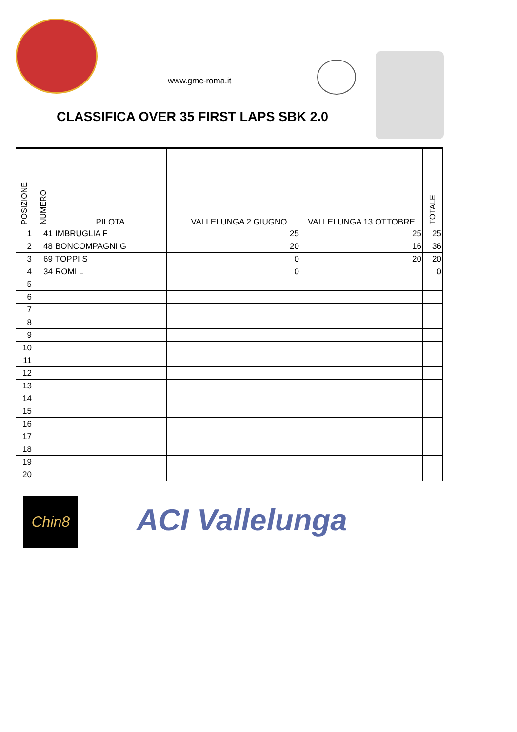www.gmc-roma.it
CLASSIFICA OVER 35 FIRST LAPS SBK 2.0
| POSIZIONE | NUMERO | PILOTA | | VALLELUNGA 2 GIUGNO | VALLELUNGA 13 OTTOBRE | TOTALE |
| --- | --- | --- | --- | --- | --- | --- |
| 1 | 41 | IMBRUGLIA F | | 25 | 25 | 25 |
| 2 | 48 | BONCOMPAGNI G | | 20 | 16 | 36 |
| 3 | 69 | TOPPI S | | 0 | 20 | 20 |
| 4 | 34 | ROMI L | | 0 | | 0 |
| 5 | | | | | | |
| 6 | | | | | | |
| 7 | | | | | | |
| 8 | | | | | | |
| 9 | | | | | | |
| 10 | | | | | | |
| 11 | | | | | | |
| 12 | | | | | | |
| 13 | | | | | | |
| 14 | | | | | | |
| 15 | | | | | | |
| 16 | | | | | | |
| 17 | | | | | | |
| 18 | | | | | | |
| 19 | | | | | | |
| 20 | | | | | | |
Chin8 ACI Vallelunga